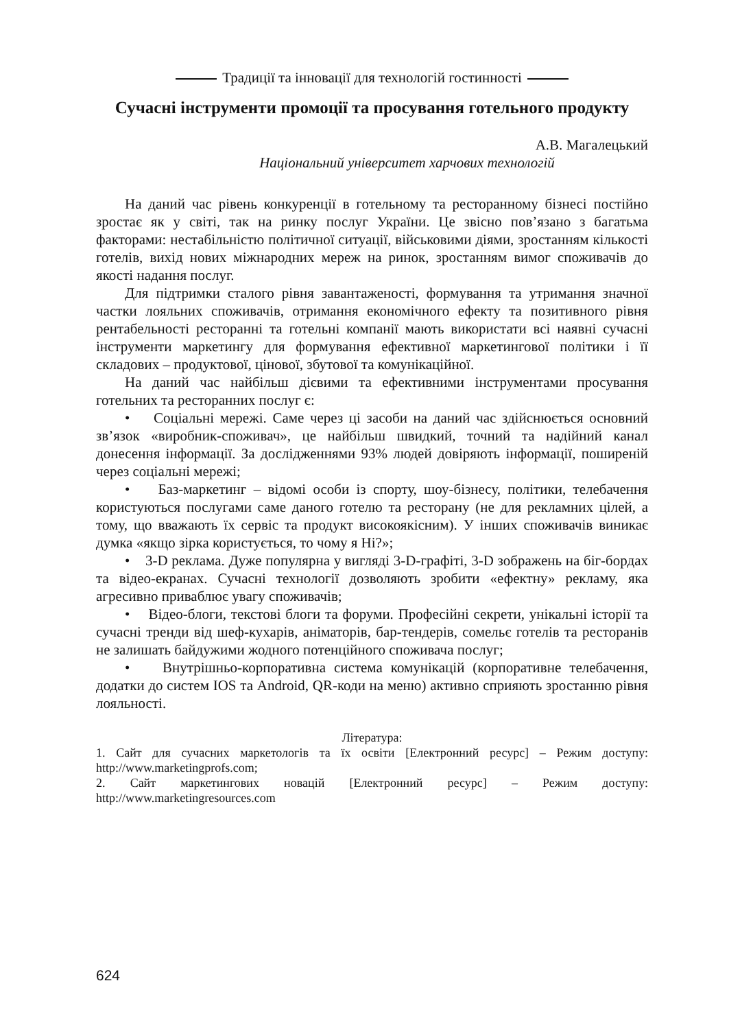Традиції та інновації для технологій гостинності
Сучасні інструменти промоції та просування готельного продукту
А.В. Магалецький
Національний університет харчових технологій
На даний час рівень конкуренції в готельному та ресторанному бізнесі постійно зростає як у світі, так на ринку послуг України. Це звісно пов’язано з багатьма факторами: нестабільністю політичної ситуації, військовими діями, зростанням кількості готелів, вихід нових міжнародних мереж на ринок, зростанням вимог споживачів до якості надання послуг.
Для підтримки сталого рівня завантаженості, формування та утримання значної частки лояльних споживачів, отримання економічного ефекту та позитивного рівня рентабельності ресторанні та готельні компанії мають використати всі наявні сучасні інструменти маркетингу для формування ефективної маркетингової політики і її складових – продуктової, цінової, збутової та комунікаційної.
На даний час найбільш дієвими та ефективними інструментами просування готельних та ресторанних послуг є:
• Соціальні мережі. Саме через ці засоби на даний час здійснюється основний зв’язок «виробник-споживач», це найбільш швидкий, точний та надійний канал донесення інформації. За дослідженнями 93% людей довіряють інформації, поширеній через соціальні мережі;
• Баз-маркетинг – відомі особи із спорту, шоу-бізнесу, політики, телебачення користуються послугами саме даного готелю та ресторану (не для рекламних цілей, а тому, що вважають їх сервіс та продукт високоякісним). У інших споживачів виникає думка «якщо зірка користується, то чому я Ні?»;
• 3-D реклама. Дуже популярна у вигляді 3-D-графіті, 3-D зображень на біг-бордах та відео-екранах. Сучасні технології дозволяють зробити «ефектну» рекламу, яка агресивно приваблює увагу споживачів;
• Відео-блоги, текстові блоги та форуми. Професійні секрети, унікальні історії та сучасні тренди від шеф-кухарів, аніматорів, бар-тендерів, сомельє готелів та ресторанів не залишать байдужими жодного потенційного споживача послуг;
• Внутрішньо-корпоративна система комунікацій (корпоративне телебачення, додатки до систем IOS та Android, QR-коди на меню) активно сприяють зростанню рівня лояльності.
Література:
1. Сайт для сучасних маркетологів та їх освіти [Електронний ресурс] – Режим доступу: http://www.marketingprofs.com;
2. Сайт маркетингових новацій [Електронний ресурс] – Режим доступу: http://www.marketingresources.com
624